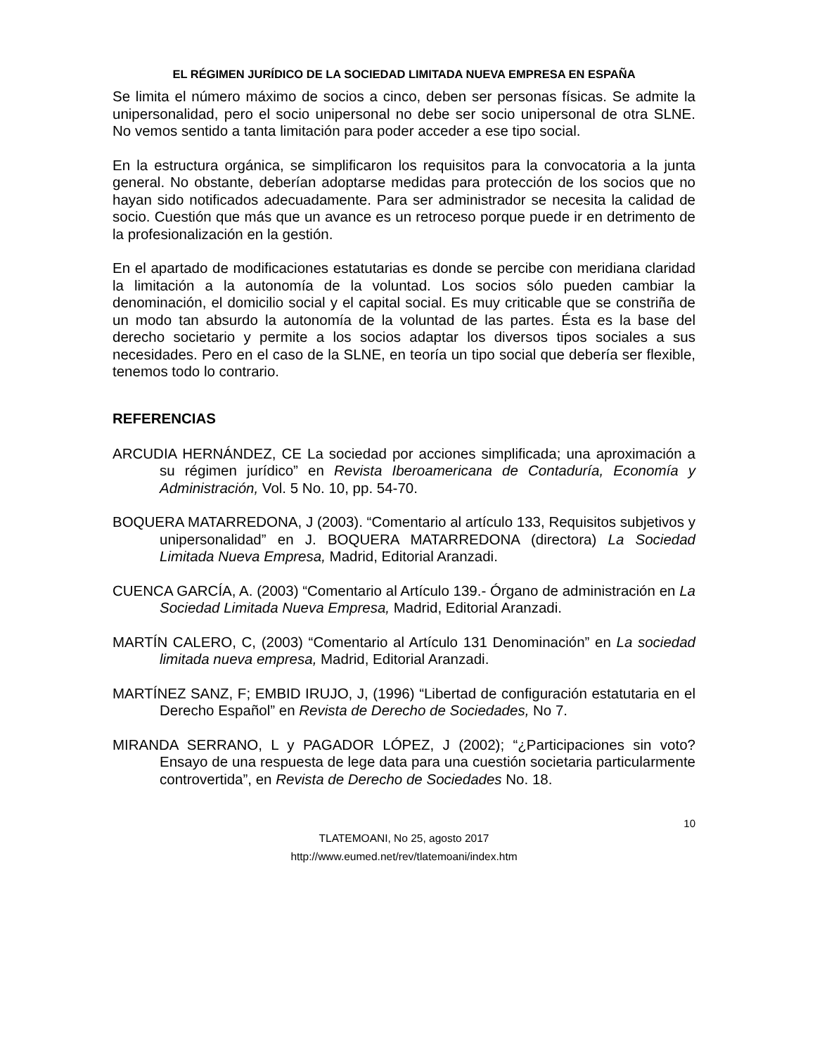EL RÉGIMEN JURÍDICO DE LA SOCIEDAD LIMITADA NUEVA EMPRESA EN ESPAÑA
Se limita el número máximo de socios a cinco, deben ser personas físicas. Se admite la unipersonalidad, pero el socio unipersonal no debe ser socio unipersonal de otra SLNE. No vemos sentido a tanta limitación para poder acceder a ese tipo social.
En la estructura orgánica, se simplificaron los requisitos para la convocatoria a la junta general. No obstante, deberían adoptarse medidas para protección de los socios que no hayan sido notificados adecuadamente. Para ser administrador se necesita la calidad de socio. Cuestión que más que un avance es un retroceso porque puede ir en detrimento de la profesionalización en la gestión.
En el apartado de modificaciones estatutarias es donde se percibe con meridiana claridad la limitación a la autonomía de la voluntad. Los socios sólo pueden cambiar la denominación, el domicilio social y el capital social. Es muy criticable que se constriña de un modo tan absurdo la autonomía de la voluntad de las partes. Ésta es la base del derecho societario y permite a los socios adaptar los diversos tipos sociales a sus necesidades. Pero en el caso de la SLNE, en teoría un tipo social que debería ser flexible, tenemos todo lo contrario.
REFERENCIAS
ARCUDIA HERNÁNDEZ, CE La sociedad por acciones simplificada; una aproximación a su régimen jurídico” en Revista Iberoamericana de Contaduría, Economía y Administración, Vol. 5 No. 10, pp. 54-70.
BOQUERA MATARREDONA, J (2003). “Comentario al artículo 133, Requisitos subjetivos y unipersonalidad” en J. BOQUERA MATARREDONA (directora) La Sociedad Limitada Nueva Empresa, Madrid, Editorial Aranzadi.
CUENCA GARCÍA, A. (2003) “Comentario al Artículo 139.- Órgano de administración en La Sociedad Limitada Nueva Empresa, Madrid, Editorial Aranzadi.
MARTÍN CALERO, C, (2003) “Comentario al Artículo 131 Denominación” en La sociedad limitada nueva empresa, Madrid, Editorial Aranzadi.
MARTÍNEZ SANZ, F; EMBID IRUJO, J, (1996) “Libertad de configuración estatutaria en el Derecho Español” en Revista de Derecho de Sociedades, No 7.
MIRANDA SERRANO, L y PAGADOR LÓPEZ, J (2002); “¿Participaciones sin voto? Ensayo de una respuesta de lege data para una cuestión societaria particularmente controvertida”, en Revista de Derecho de Sociedades No. 18.
10
TLATEMOANI, No 25, agosto 2017
http://www.eumed.net/rev/tlatemoani/index.htm